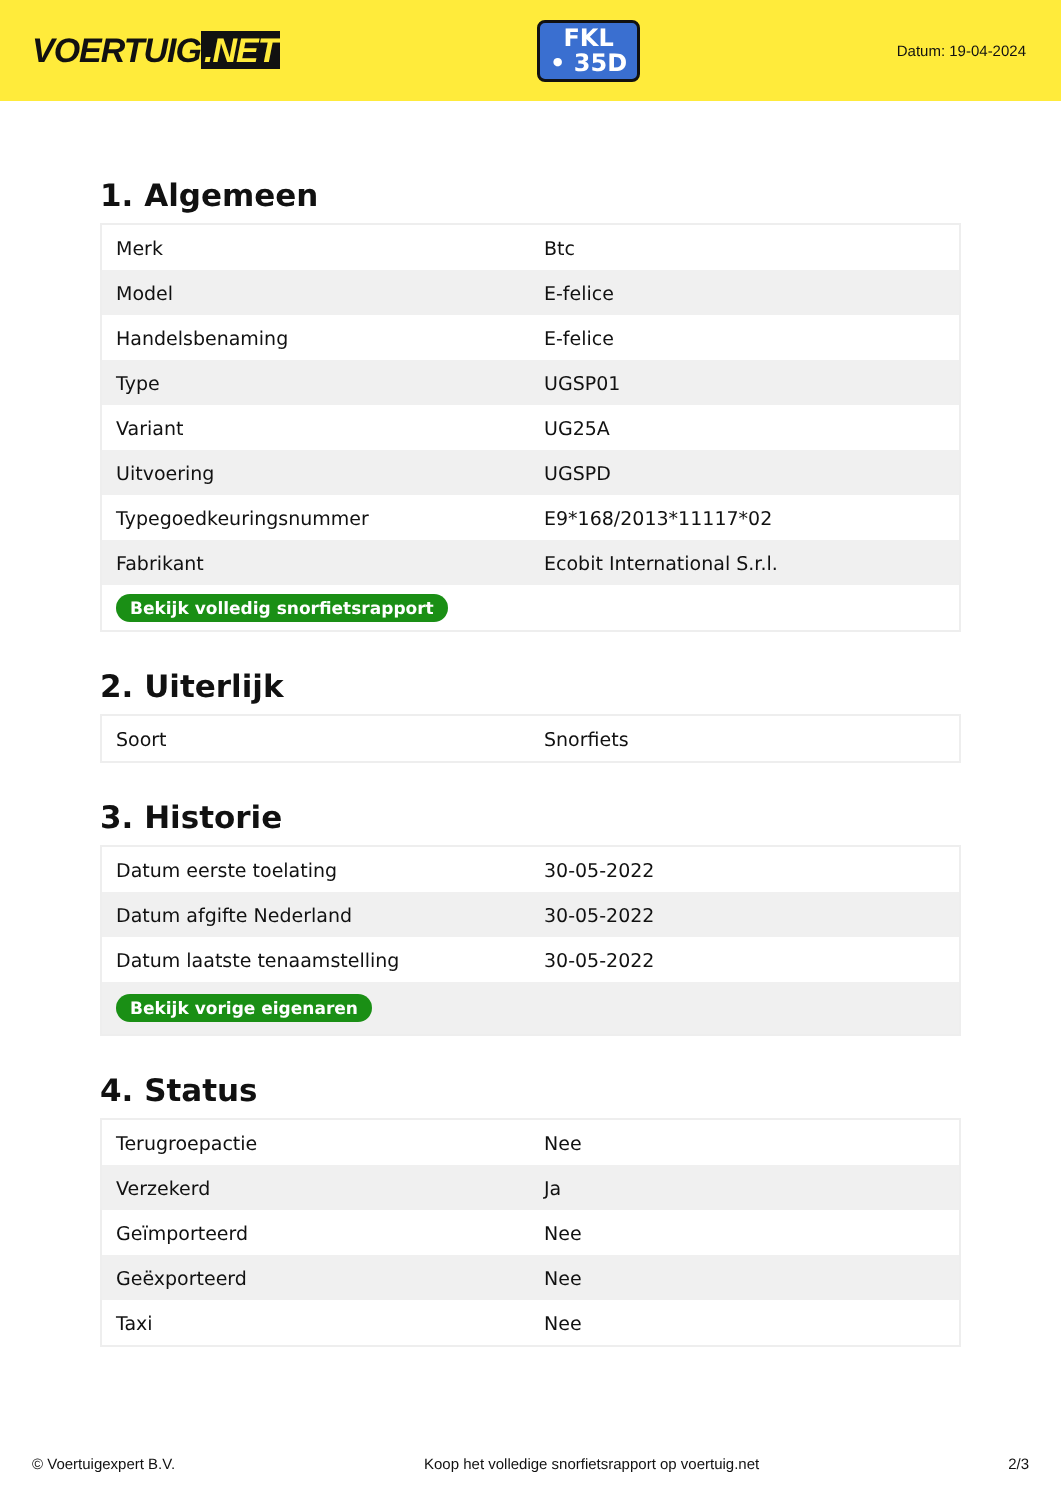VOERTUIG.NET
FKL
• 35D
Datum: 19-04-2024
1. Algemeen
| Merk | Btc |
| Model | E-felice |
| Handelsbenaming | E-felice |
| Type | UGSP01 |
| Variant | UG25A |
| Uitvoering | UGSPD |
| Typegoedkeuringsnummer | E9*168/2013*11117*02 |
| Fabrikant | Ecobit International S.r.l. |
| Bekijk volledig snorfietsrapport | |
2. Uiterlijk
| Soort | Snorfiets |
3. Historie
| Datum eerste toelating | 30-05-2022 |
| Datum afgifte Nederland | 30-05-2022 |
| Datum laatste tenaamstelling | 30-05-2022 |
| Bekijk vorige eigenaren | |
4. Status
| Terugroepactie | Nee |
| Verzekerd | Ja |
| Geïmporteerd | Nee |
| Geëxporteerd | Nee |
| Taxi | Nee |
© Voertuigexpert B.V. Koop het volledige snorfietsrapport op voertuig.net 2/3